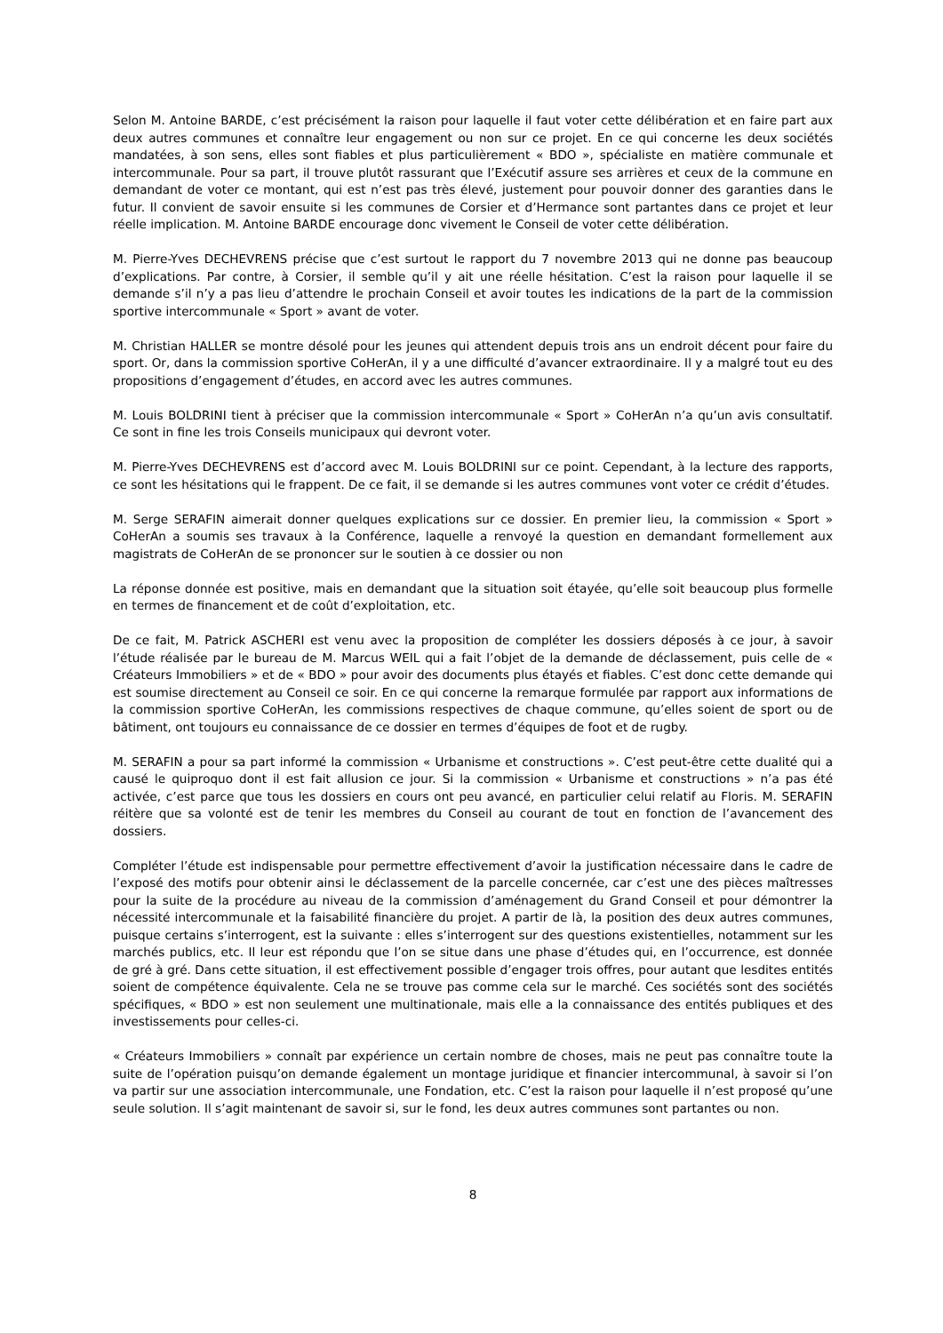Selon M. Antoine BARDE, c’est précisément la raison pour laquelle il faut voter cette délibération et en faire part aux deux autres communes et connaître leur engagement ou non sur ce projet. En ce qui concerne les deux sociétés mandatées, à son sens, elles sont fiables et plus particulièrement « BDO », spécialiste en matière communale et intercommunale. Pour sa part, il trouve plutôt rassurant que l’Exécutif assure ses arrières et ceux de la commune en demandant de voter ce montant, qui est n’est pas très élevé, justement pour pouvoir donner des garanties dans le futur. Il convient de savoir ensuite si les communes de Corsier et d’Hermance sont partantes dans ce projet et leur réelle implication. M. Antoine BARDE encourage donc vivement le Conseil de voter cette délibération.
M. Pierre-Yves DECHEVRENS précise que c’est surtout le rapport du 7 novembre 2013 qui ne donne pas beaucoup d’explications. Par contre, à Corsier, il semble qu’il y ait une réelle hésitation. C’est la raison pour laquelle il se demande s’il n’y a pas lieu d’attendre le prochain Conseil et avoir toutes les indications de la part de la commission sportive intercommunale « Sport » avant de voter.
M. Christian HALLER se montre désolé pour les jeunes qui attendent depuis trois ans un endroit décent pour faire du sport. Or, dans la commission sportive CoHerAn, il y a une difficulté d’avancer extraordinaire. Il y a malgré tout eu des propositions d’engagement d’études, en accord avec les autres communes.
M. Louis BOLDRINI tient à préciser que la commission intercommunale « Sport » CoHerAn n’a qu’un avis consultatif. Ce sont in fine les trois Conseils municipaux qui devront voter.
M. Pierre-Yves DECHEVRENS est d’accord avec M. Louis BOLDRINI sur ce point. Cependant, à la lecture des rapports, ce sont les hésitations qui le frappent. De ce fait, il se demande si les autres communes vont voter ce crédit d’études.
M. Serge SERAFIN aimerait donner quelques explications sur ce dossier. En premier lieu, la commission « Sport » CoHerAn a soumis ses travaux à la Conférence, laquelle a renvoyé la question en demandant formellement aux magistrats de CoHerAn de se prononcer sur le soutien à ce dossier ou non
La réponse donnée est positive, mais en demandant que la situation soit étayée, qu’elle soit beaucoup plus formelle en termes de financement et de coût d’exploitation, etc.
De ce fait, M. Patrick ASCHERI est venu avec la proposition de compléter les dossiers déposés à ce jour, à savoir l’étude réalisée par le bureau de M. Marcus WEIL qui a fait l’objet de la demande de déclassement, puis celle de « Créateurs Immobiliers » et de « BDO » pour avoir des documents plus étayés et fiables. C’est donc cette demande qui est soumise directement au Conseil ce soir. En ce qui concerne la remarque formulée par rapport aux informations de la commission sportive CoHerAn, les commissions respectives de chaque commune, qu’elles soient de sport ou de bâtiment, ont toujours eu connaissance de ce dossier en termes d’équipes de foot et de rugby.
M. SERAFIN a pour sa part informé la commission « Urbanisme et constructions ». C’est peut-être cette dualité qui a causé le quiproquo dont il est fait allusion ce jour. Si la commission « Urbanisme et constructions » n’a pas été activée, c’est parce que tous les dossiers en cours ont peu avancé, en particulier celui relatif au Floris. M. SERAFIN réitère que sa volonté est de tenir les membres du Conseil au courant de tout en fonction de l’avancement des dossiers.
Compléter l’étude est indispensable pour permettre effectivement d’avoir la justification nécessaire dans le cadre de l’exposé des motifs pour obtenir ainsi le déclassement de la parcelle concernée, car c’est une des pièces maîtresses pour la suite de la procédure au niveau de la commission d’aménagement du Grand Conseil et pour démontrer la nécessité intercommunale et la faisabilité financière du projet. A partir de là, la position des deux autres communes, puisque certains s’interrogent, est la suivante : elles s’interrogent sur des questions existentielles, notamment sur les marchés publics, etc. Il leur est répondu que l’on se situe dans une phase d’études qui, en l’occurrence, est donnée de gré à gré. Dans cette situation, il est effectivement possible d’engager trois offres, pour autant que lesdites entités soient de compétence équivalente. Cela ne se trouve pas comme cela sur le marché. Ces sociétés sont des sociétés spécifiques, « BDO » est non seulement une multinationale, mais elle a la connaissance des entités publiques et des investissements pour celles-ci.
« Créateurs Immobiliers » connaît par expérience un certain nombre de choses, mais ne peut pas connaître toute la suite de l’opération puisqu’on demande également un montage juridique et financier intercommunal, à savoir si l’on va partir sur une association intercommunale, une Fondation, etc. C’est la raison pour laquelle il n’est proposé qu’une seule solution. Il s’agit maintenant de savoir si, sur le fond, les deux autres communes sont partantes ou non.
8